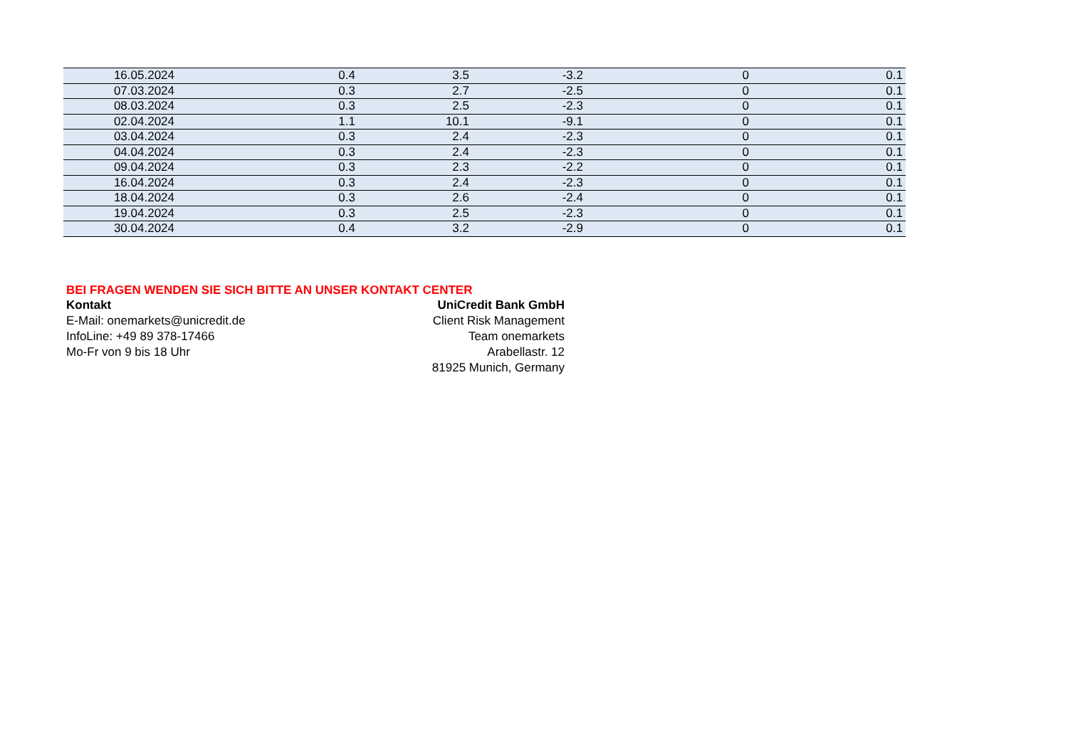| 16.05.2024 | 0.4 | 3.5 | -3.2 | 0 | 0.1 |
| 07.03.2024 | 0.3 | 2.7 | -2.5 | 0 | 0.1 |
| 08.03.2024 | 0.3 | 2.5 | -2.3 | 0 | 0.1 |
| 02.04.2024 | 1.1 | 10.1 | -9.1 | 0 | 0.1 |
| 03.04.2024 | 0.3 | 2.4 | -2.3 | 0 | 0.1 |
| 04.04.2024 | 0.3 | 2.4 | -2.3 | 0 | 0.1 |
| 09.04.2024 | 0.3 | 2.3 | -2.2 | 0 | 0.1 |
| 16.04.2024 | 0.3 | 2.4 | -2.3 | 0 | 0.1 |
| 18.04.2024 | 0.3 | 2.6 | -2.4 | 0 | 0.1 |
| 19.04.2024 | 0.3 | 2.5 | -2.3 | 0 | 0.1 |
| 30.04.2024 | 0.4 | 3.2 | -2.9 | 0 | 0.1 |
BEI FRAGEN WENDEN SIE SICH BITTE AN UNSER KONTAKT CENTER
Kontakt UniCredit Bank GmbH
E-Mail: onemarkets@unicredit.de Client Risk Management
InfoLine: +49 89 378-17466 Team onemarkets
Mo-Fr von 9 bis 18 Uhr Arabellastr. 12
81925 Munich, Germany